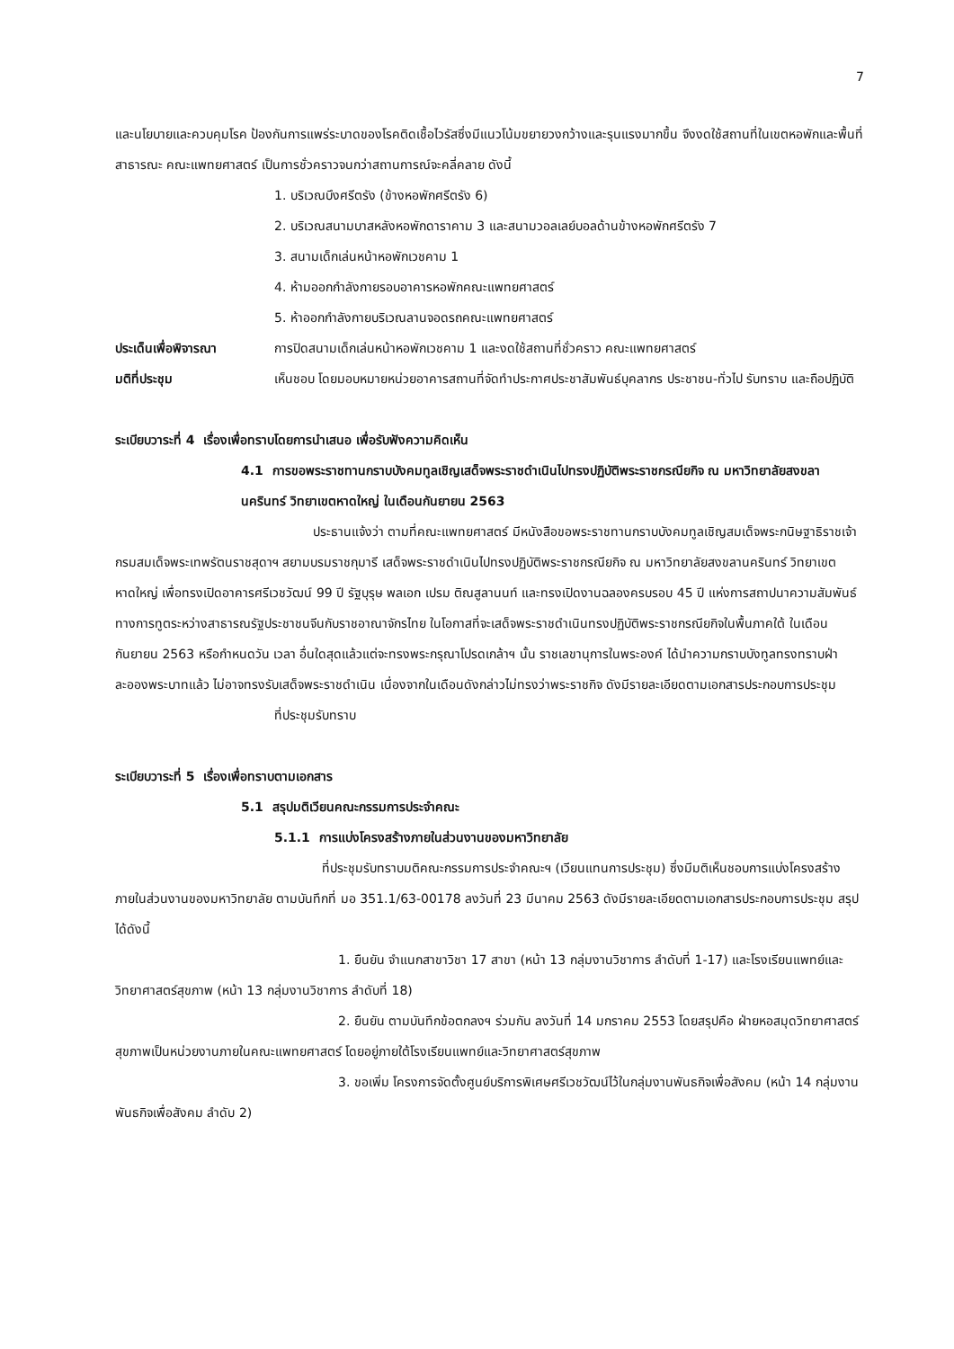7
และนโยบายและควบคุมโรค ป้องกันการแพร่ระบาดของโรคติดเชื้อไวรัสซึ่งมีแนวโน้มขยายวงกว้างและรุนแรงมากขึ้น จึงงดใช้สถานที่ในเขตหอพักและพื้นที่สาธารณะ คณะแพทยศาสตร์ เป็นการชั่วคราวจนกว่าสถานการณ์จะคลี่คลาย ดังนี้
1. บริเวณบึงศรีตรัง (ข้างหอพักศรีตรัง 6)
2. บริเวณสนามบาสหลังหอพักดาราคาม 3 และสนามวอลเลย์บอลด้านข้างหอพักศรีตรัง 7
3. สนามเด็กเล่นหน้าหอพักเวชคาม 1
4. ห้ามออกกำลังกายรอบอาคารหอพักคณะแพทยศาสตร์
5. ห้าออกกำลังกายบริเวณลานจอดรถคณะแพทยศาสตร์
ประเด็นเพื่อพิจารณา การปิดสนามเด็กเล่นหน้าหอพักเวชคาม 1 และงดใช้สถานที่ชั่วคราว คณะแพทยศาสตร์
มติที่ประชุม เห็นชอบ โดยมอบหมายหน่วยอาคารสถานที่จัดทำประกาศประชาสัมพันธ์บุคลากร ประชาชน-ทั่วไป รับทราบ และถือปฏิบัติ
ระเบียบวาระที่ 4 เรื่องเพื่อทราบโดยการนำเสนอ เพื่อรับฟังความคิดเห็น
4.1 การขอพระราชทานกราบบังคมทูลเชิญเสด็จพระราชดำเนินไปทรงปฏิบัติพระราชกรณียกิจ ณ มหาวิทยาลัยสงขลานครินทร์ วิทยาเขตหาดใหญ่ ในเดือนกันยายน 2563
ประธานแจ้งว่า ตามที่คณะแพทยศาสตร์ มีหนังสือขอพระราชทานกราบบังคมทูลเชิญสมเด็จพระกนิษฐาธิราชเจ้า กรมสมเด็จพระเทพรัตนราชสุดาฯ สยามบรมราชกุมารี เสด็จพระราชดำเนินไปทรงปฏิบัติพระราชกรณียกิจ ณ มหาวิทยาลัยสงขลานครินทร์ วิทยาเขตหาดใหญ่ เพื่อทรงเปิดอาคารศรีเวชวัฒน์ 99 ปี รัฐบุรุษ พลเอก เปรม ติณสูลานนท์ และทรงเปิดงานฉลองครบรอบ 45 ปี แห่งการสถาปนาความสัมพันธ์ทางการทูตระหว่างสาธารณรัฐประชาชนจีนกับราชอาณาจักรไทย ในโอกาสที่จะเสด็จพระราชดำเนินทรงปฏิบัติพระราชกรณียกิจในพื้นภาคใต้ ในเดือนกันยายน 2563 หรือกำหนดวัน เวลา อื่นใดสุดแล้วแต่จะทรงพระกรุณาโปรดเกล้าฯ นั้น ราชเลขานุการในพระองค์ ได้นำความกราบบังทูลทรงทราบฝ่าละอองพระบาทแล้ว ไม่อาจทรงรับเสด็จพระราชดำเนิน เนื่องจากในเดือนดังกล่าวไม่ทรงว่าพระราชกิจ ดังมีรายละเอียดตามเอกสารประกอบการประชุม
ที่ประชุมรับทราบ
ระเบียบวาระที่ 5 เรื่องเพื่อทราบตามเอกสาร
5.1 สรุปมติเวียนคณะกรรมการประจำคณะ
5.1.1 การแบ่งโครงสร้างภายในส่วนงานของมหาวิทยาลัย
ที่ประชุมรับทราบมติคณะกรรมการประจำคณะฯ (เวียนแทนการประชุม) ซึ่งมีมติเห็นชอบการแบ่งโครงสร้างภายในส่วนงานของมหาวิทยาลัย ตามบันทึกที่ มอ 351.1/63-00178 ลงวันที่ 23 มีนาคม 2563 ดังมีรายละเอียดตามเอกสารประกอบการประชุม สรุปได้ดังนี้
1. ยืนยัน จำแนกสาขาวิชา 17 สาขา (หน้า 13 กลุ่มงานวิชาการ ลำดับที่ 1-17) และโรงเรียนแพทย์และวิทยาศาสตร์สุขภาพ (หน้า 13 กลุ่มงานวิชาการ ลำดับที่ 18)
2. ยืนยัน ตามบันทึกข้อตกลงฯ ร่วมกัน ลงวันที่ 14 มกราคม 2553 โดยสรุปคือ ฝ่ายหอสมุดวิทยาศาสตร์สุขภาพเป็นหน่วยงานภายในคณะแพทยศาสตร์ โดยอยู่ภายใต้โรงเรียนแพทย์และวิทยาศาสตร์สุขภาพ
3. ขอเพิ่ม โครงการจัดตั้งศูนย์บริการพิเศษศรีเวชวัฒน์ไว้ในกลุ่มงานพันธกิจเพื่อสังคม (หน้า 14 กลุ่มงานพันธกิจเพื่อสังคม ลำดับ 2)